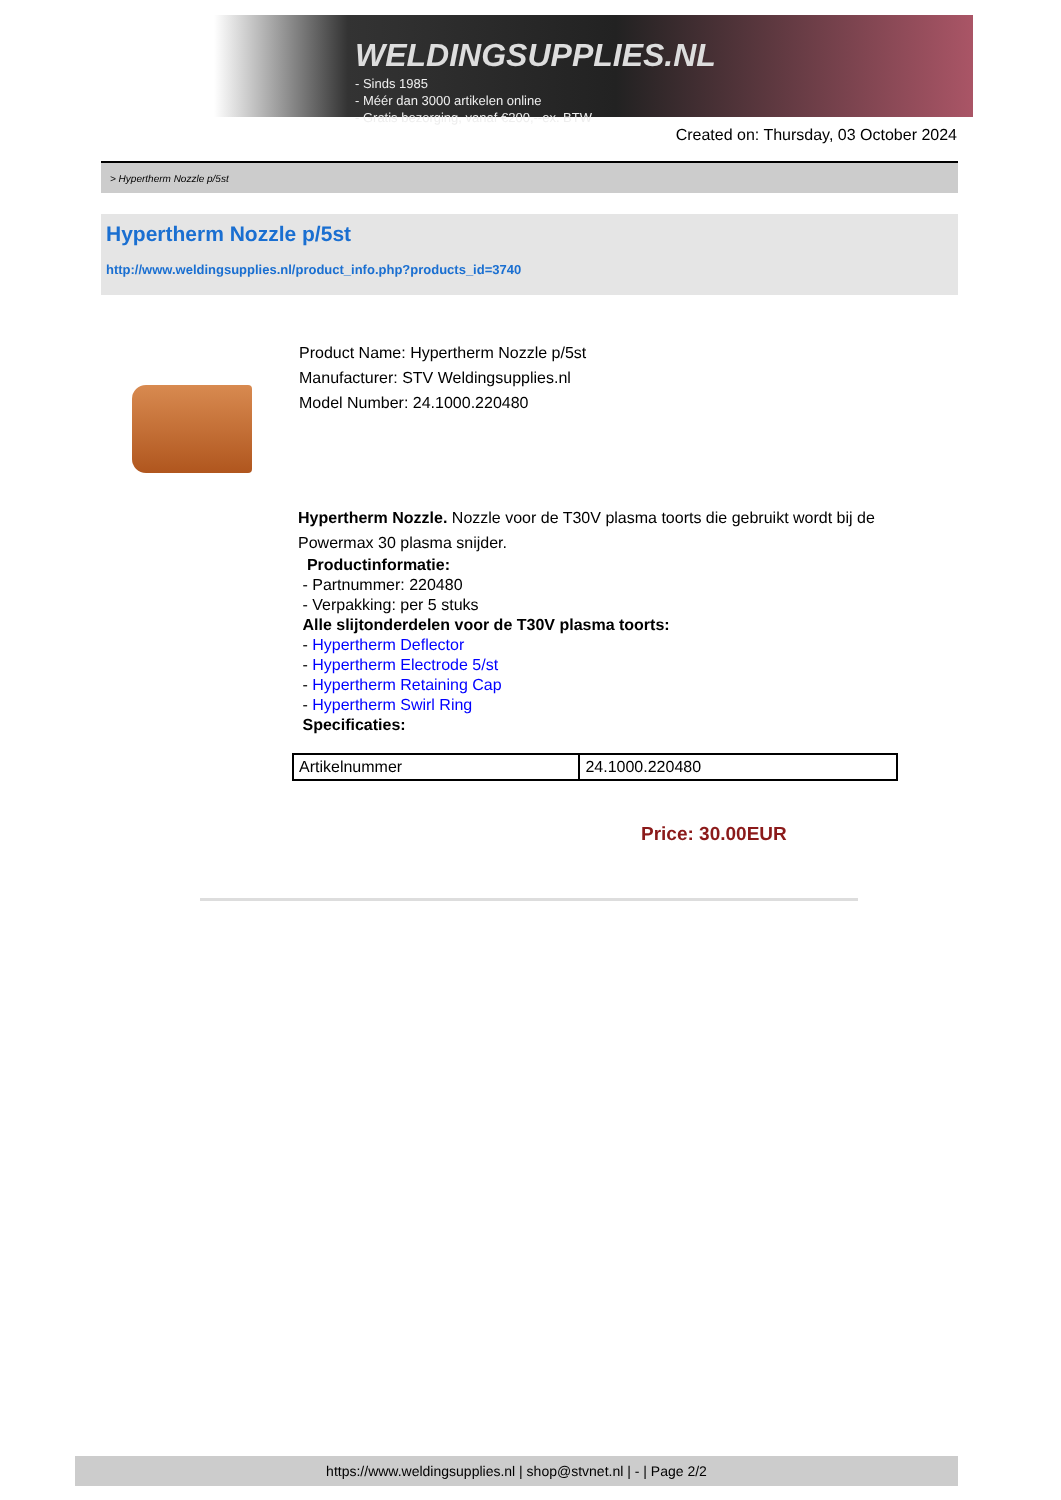WELDINGSUPPLIES.NL
- Sinds 1985
- Méér dan 3000 artikelen online
- Gratis bezorging, vanaf €200,--ex. BTW
Created on: Thursday, 03 October 2024
> Hypertherm Nozzle p/5st
Hypertherm Nozzle p/5st
http://www.weldingsupplies.nl/product_info.php?products_id=3740
Product Name: Hypertherm Nozzle p/5st
Manufacturer: STV Weldingsupplies.nl
Model Number: 24.1000.220480
Hypertherm Nozzle. Nozzle voor de T30V plasma toorts die gebruikt wordt bij de Powermax 30 plasma snijder.
Productinformatie:
- Partnummer: 220480
- Verpakking: per 5 stuks
Alle slijtonderdelen voor de T30V plasma toorts:
- Hypertherm Deflector
- Hypertherm Electrode 5/st
- Hypertherm Retaining Cap
- Hypertherm Swirl Ring
Specificaties:
| Artikelnummer | 24.1000.220480 |
Price: 30.00EUR
https://www.weldingsupplies.nl | shop@stvnet.nl | - | Page 2/2